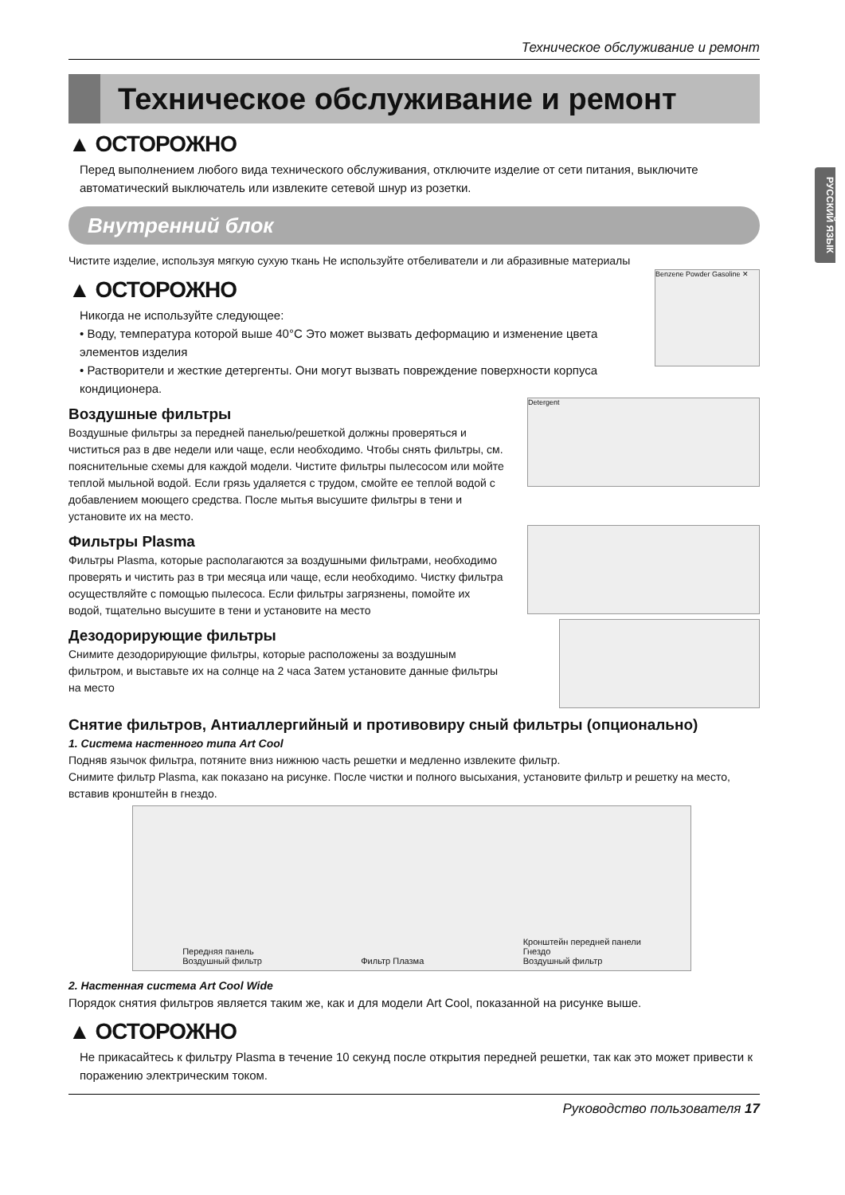РУССКИЙ ЯЗЫК
Техническое обслуживание и ремонт
Техническое обслуживание и ремонт
▲ ОСТОРОЖНО
Перед выполнением любого вида технического обслуживания, отключите изделие от сети питания, выключите автоматический выключатель или извлеките сетевой шнур из розетки.
Внутренний блок
Чистите изделие, используя мягкую сухую ткань Не используйте отбеливатели и ли абразивные материалы
▲ ОСТОРОЖНО
Никогда не используйте следующее:
• Воду, температура которой выше 40°C Это может вызвать деформацию и изменение цвета элементов изделия
• Растворители и жесткие детергенты. Они могут вызвать повреждение поверхности корпуса кондиционера.
Benzene Powder Gasoline ✕
Воздушные фильтры
Воздушные фильтры за передней панелью/решеткой должны проверяться и чиститься раз в две недели или чаще, если необходимо. Чтобы снять фильтры, см. пояснительные схемы для каждой модели. Чистите фильтры пылесосом или мойте теплой мыльной водой. Если грязь удаляется с трудом, смойте ее теплой водой с добавлением моющего средства. После мытья высушите фильтры в тени и установите их на место.
Detergent
Фильтры Plasma
Фильтры Plasma, которые располагаются за воздушными фильтрами, необходимо проверять и чистить раз в три месяца или чаще, если необходимо. Чистку фильтра осуществляйте с помощью пылесоса. Если фильтры загрязнены, помойте их водой, тщательно высушите в тени и установите на место
Дезодорирующие фильтры
Снимите дезодорирующие фильтры, которые расположены за воздушным фильтром, и выставьте их на солнце на 2 часа Затем установите данные фильтры на место
Снятие фильтров, Антиаллергийный и противовиру сный фильтры (опционально)
1. Система настенного типа Art Cool
Подняв язычок фильтра, потяните вниз нижнюю часть решетки и медленно извлеките фильтр.
Снимите фильтр Plasma, как показано на рисунке. После чистки и полного высыхания, установите фильтр и решетку на место, вставив кронштейн в гнездо.
Передняя панель
Воздушный фильтр Фильтр Плазма Кронштейн передней панели
Гнездо
Воздушный фильтр
2. Настенная система Art Cool Wide
Порядок снятия фильтров является таким же, как и для модели Art Cool, показанной на рисунке выше.
▲ ОСТОРОЖНО
Не прикасайтесь к фильтру Plasma в течение 10 секунд после открытия передней решетки, так как это может привести к поражению электрическим током.
Руководство пользователя 17